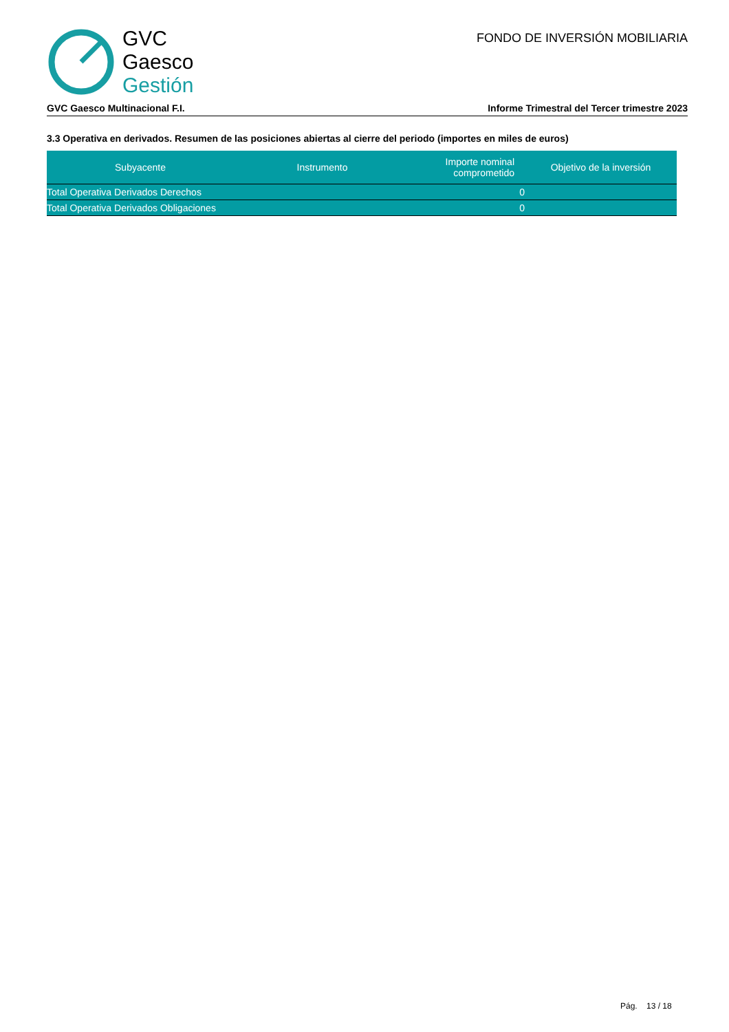GVC
Gaesco
Gestión
FONDO DE INVERSIÓN MOBILIARIA
GVC Gaesco Multinacional F.I. Informe Trimestral del Tercer trimestre 2023
3.3 Operativa en derivados. Resumen de las posiciones abiertas al cierre del periodo (importes en miles de euros)
| Subyacente | Instrumento | Importe nominal comprometido | Objetivo de la inversión |
| --- | --- | --- | --- |
| Total Operativa Derivados Derechos | | 0 | |
| Total Operativa Derivados Obligaciones | | 0 | |
Pág. 13 / 18